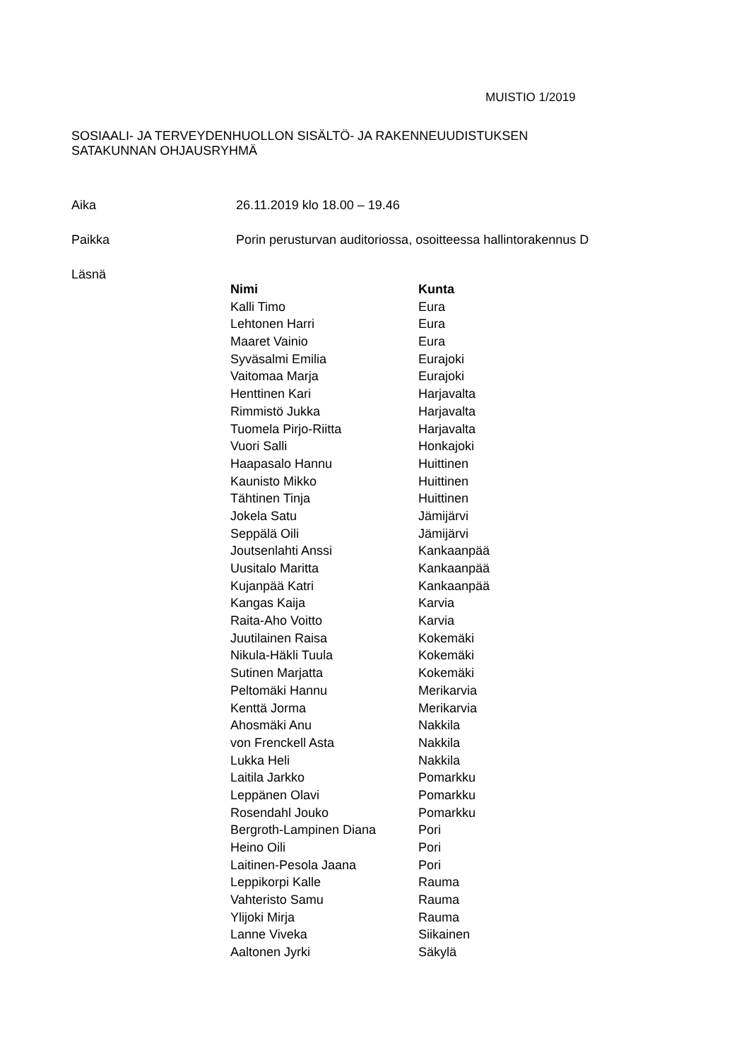MUISTIO 1/2019
SOSIAALI- JA TERVEYDENHUOLLON SISÄLTÖ- JA RAKENNEUUDISTUKSEN
SATAKUNNAN OHJAUSRYHMÄ
Aika 26.11.2019 klo 18.00 – 19.46
Paikka Porin perusturvan auditoriossa, osoitteessa hallintorakennus D
Läsnä
| Nimi | Kunta |
| --- | --- |
| Kalli Timo | Eura |
| Lehtonen Harri | Eura |
| Maaret Vainio | Eura |
| Syväsalmi Emilia | Eurajoki |
| Vaitomaa Marja | Eurajoki |
| Henttinen Kari | Harjavalta |
| Rimmistö Jukka | Harjavalta |
| Tuomela Pirjo-Riitta | Harjavalta |
| Vuori Salli | Honkajoki |
| Haapasalo Hannu | Huittinen |
| Kaunisto Mikko | Huittinen |
| Tähtinen Tinja | Huittinen |
| Jokela Satu | Jämijärvi |
| Seppälä Oili | Jämijärvi |
| Joutsenlahti Anssi | Kankaanpää |
| Uusitalo Maritta | Kankaanpää |
| Kujanpää Katri | Kankaanpää |
| Kangas Kaija | Karvia |
| Raita-Aho Voitto | Karvia |
| Juutilainen Raisa | Kokemäki |
| Nikula-Häkli Tuula | Kokemäki |
| Sutinen Marjatta | Kokemäki |
| Peltomäki Hannu | Merikarvia |
| Kenttä Jorma | Merikarvia |
| Ahosmäki Anu | Nakkila |
| von Frenckell Asta | Nakkila |
| Lukka Heli | Nakkila |
| Laitila Jarkko | Pomarkku |
| Leppänen Olavi | Pomarkku |
| Rosendahl Jouko | Pomarkku |
| Bergroth-Lampinen Diana | Pori |
| Heino Oili | Pori |
| Laitinen-Pesola Jaana | Pori |
| Leppikorpi Kalle | Rauma |
| Vahteristo Samu | Rauma |
| Ylijoki Mirja | Rauma |
| Lanne Viveka | Siikainen |
| Aaltonen Jyrki | Säkylä |